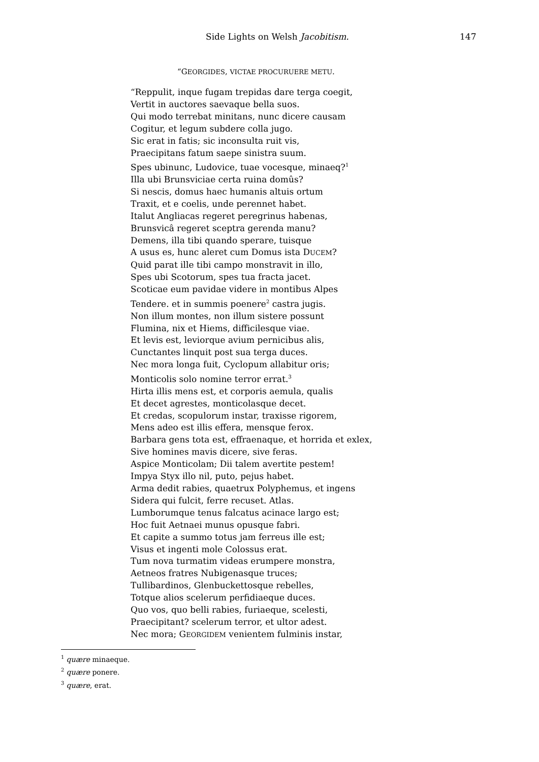Side Lights on Welsh Jacobitism. 147
“GEORGIDES, VICTAE PROCURUERE METU.
“Reppulit, inque fugam trepidas dare terga coegit,
Vertit in auctores saevaque bella suos.
Qui modo terrebat minitans, nunc dicere causam
Cogitur, et legum subdere colla jugo.
Sic erat in fatis; sic inconsulta ruit vis,
Praecipitans fatum saepe sinistra suum.
Spes ubinunc, Ludovice, tuae vocesque, minaeq?<sup>1</sup>
Illa ubi Brunsviciae certa ruina domûs?
Si nescis, domus haec humanis altuis ortum
Traxit, et e coelis, unde perennet habet.
Italut Angliacas regeret peregrinus habenas,
Brunsvicâ regeret sceptra gerenda manu?
Demens, illa tibi quando sperare, tuisque
A usus es, hunc aleret cum Domus ista DUCEM?
Quid parat ille tibi campo monstravit in illo,
Spes ubi Scotorum, spes tua fracta jacet.
Scoticae eum pavidae videre in montibus Alpes
Tendere. et in summis poenere<sup>2</sup> castra jugis.
Non illum montes, non illum sistere possunt
Flumina, nix et Hiems, difficilesque viae.
Et levis est, leviorque avium pernicibus alis,
Cunctantes linquit post sua terga duces.
Nec mora longa fuit, Cyclopum allabitur oris;
Monticolis solo nomine terror errat.<sup>3</sup>
Hirta illis mens est, et corporis aemula, qualis
Et decet agrestes, monticolasque decet.
Et credas, scopulorum instar, traxisse rigorem,
Mens adeo est illis effera, mensque ferox.
Barbara gens tota est, effraenaque, et horrida et exlex,
Sive homines mavis dicere, sive feras.
Aspice Monticolam; Dii talem avertite pestem!
Impya Styx illo nil, puto, pejus habet.
Arma dedit rabies, quaetrux Polyphemus, et ingens
Sidera qui fulcit, ferre recuset. Atlas.
Lumborumque tenus falcatus acinace largo est;
Hoc fuit Aetnaei munus opusque fabri.
Et capite a summo totus jam ferreus ille est;
Visus et ingenti mole Colossus erat.
Tum nova turmatim videas erumpere monstra,
Aetneos fratres Nubigenasque truces;
Tullibardinos, Glenbuckettosque rebelles,
Totque alios scelerum perfidiaeque duces.
Quo vos, quo belli rabies, furiaeque, scelesti,
Praecipitant? scelerum terror, et ultor adest.
Nec mora; GEORGIDEM venientem fulminis instar,
<sup>1</sup> quære minaeque.
<sup>2</sup> quære ponere.
<sup>3</sup> quære, erat.